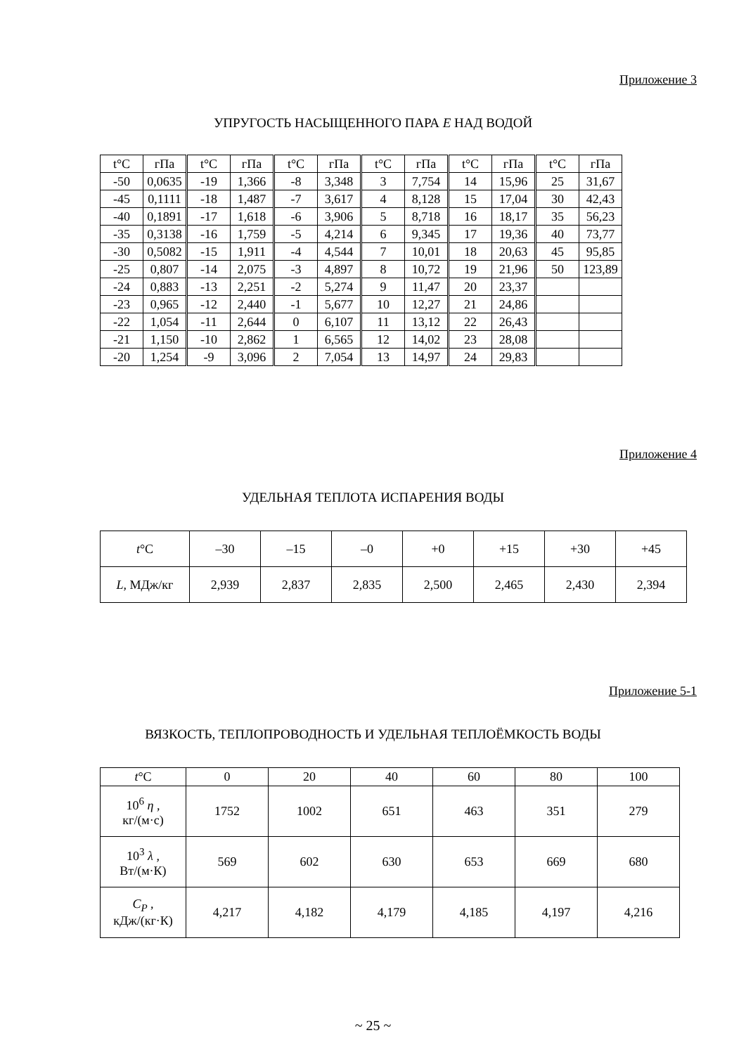Приложение 3
УПРУГОСТЬ НАСЫЩЕННОГО ПАРА E НАД ВОДОЙ
| t°C | гПа | t°C | гПа | t°C | гПа | t°C | гПа | t°C | гПа | t°C | гПа |
| --- | --- | --- | --- | --- | --- | --- | --- | --- | --- | --- | --- |
| -50 | 0,0635 | -19 | 1,366 | -8 | 3,348 | 3 | 7,754 | 14 | 15,96 | 25 | 31,67 |
| -45 | 0,1111 | -18 | 1,487 | -7 | 3,617 | 4 | 8,128 | 15 | 17,04 | 30 | 42,43 |
| -40 | 0,1891 | -17 | 1,618 | -6 | 3,906 | 5 | 8,718 | 16 | 18,17 | 35 | 56,23 |
| -35 | 0,3138 | -16 | 1,759 | -5 | 4,214 | 6 | 9,345 | 17 | 19,36 | 40 | 73,77 |
| -30 | 0,5082 | -15 | 1,911 | -4 | 4,544 | 7 | 10,01 | 18 | 20,63 | 45 | 95,85 |
| -25 | 0,807 | -14 | 2,075 | -3 | 4,897 | 8 | 10,72 | 19 | 21,96 | 50 | 123,89 |
| -24 | 0,883 | -13 | 2,251 | -2 | 5,274 | 9 | 11,47 | 20 | 23,37 | | |
| -23 | 0,965 | -12 | 2,440 | -1 | 5,677 | 10 | 12,27 | 21 | 24,86 | | |
| -22 | 1,054 | -11 | 2,644 | 0 | 6,107 | 11 | 13,12 | 22 | 26,43 | | |
| -21 | 1,150 | -10 | 2,862 | 1 | 6,565 | 12 | 14,02 | 23 | 28,08 | | |
| -20 | 1,254 | -9 | 3,096 | 2 | 7,054 | 13 | 14,97 | 24 | 29,83 | | |
Приложение 4
УДЕЛЬНАЯ ТЕПЛОТА ИСПАРЕНИЯ ВОДЫ
| t °C | –30 | –15 | –0 | +0 | +15 | +30 | +45 |
| --- | --- | --- | --- | --- | --- | --- | --- |
| L , МДж/кг | 2,939 | 2,837 | 2,835 | 2,500 | 2,465 | 2,430 | 2,394 |
Приложение 5-1
ВЯЗКОСТЬ, ТЕПЛОПРОВОДНОСТЬ И УДЕЛЬНАЯ ТЕПЛОЁМКОСТЬ ВОДЫ
| t °C | 0 | 20 | 40 | 60 | 80 | 100 |
| --- | --- | --- | --- | --- | --- | --- |
| 10<sup>6</sup> η , кг/(м·с) | 1752 | 1002 | 651 | 463 | 351 | 279 |
| 10<sup>3</sup> λ , Вт/(м·К) | 569 | 602 | 630 | 653 | 669 | 680 |
| C<sub>P</sub> , кДж/(кг·К) | 4,217 | 4,182 | 4,179 | 4,185 | 4,197 | 4,216 |
~ 25 ~